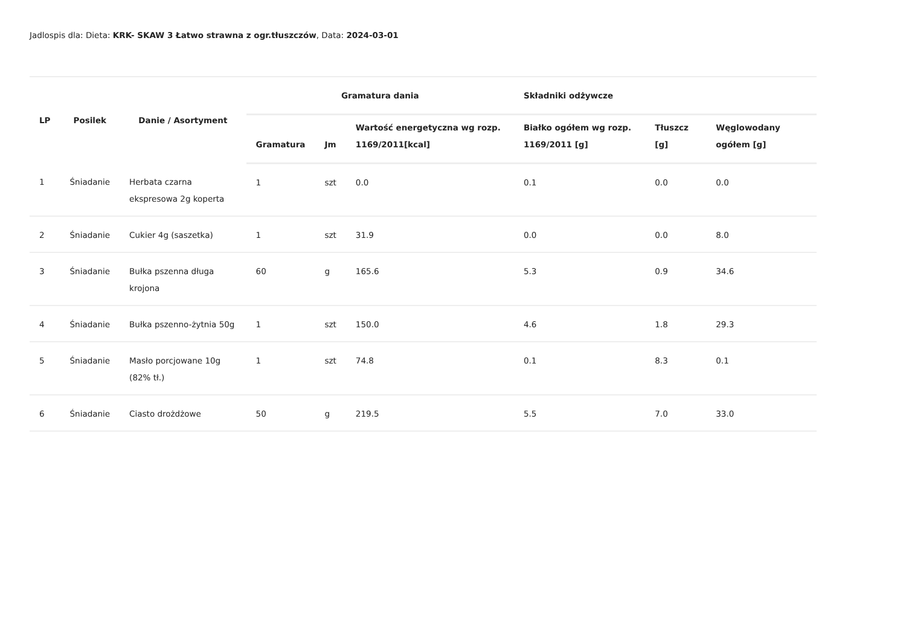Jadlospis dla: Dieta: KRK- SKAW 3 Łatwo strawna z ogr.tłuszczów, Data: 2024-03-01
| LP | Posilek | Danie / Asortyment | Gramatura dania | | | Składniki odżywcze | | |
| --- | --- | --- | --- | --- | --- | --- | --- | --- |
| | | | Gramatura | Jm | Wartość energetyczna wg rozp. 1169/2011[kcal] | Białko ogółem wg rozp. 1169/2011 [g] | Tłuszcz [g] | Węglowodany ogółem [g] |
| 1 | Śniadanie | Herbata czarna ekspresowa 2g koperta | 1 | szt | 0.0 | 0.1 | 0.0 | 0.0 |
| 2 | Śniadanie | Cukier 4g (saszetka) | 1 | szt | 31.9 | 0.0 | 0.0 | 8.0 |
| 3 | Śniadanie | Bułka pszenna długa krojona | 60 | g | 165.6 | 5.3 | 0.9 | 34.6 |
| 4 | Śniadanie | Bułka pszenno-żytnia 50g | 1 | szt | 150.0 | 4.6 | 1.8 | 29.3 |
| 5 | Śniadanie | Masło porcjowane 10g (82% tł.) | 1 | szt | 74.8 | 0.1 | 8.3 | 0.1 |
| 6 | Śniadanie | Ciasto drożdżowe | 50 | g | 219.5 | 5.5 | 7.0 | 33.0 |